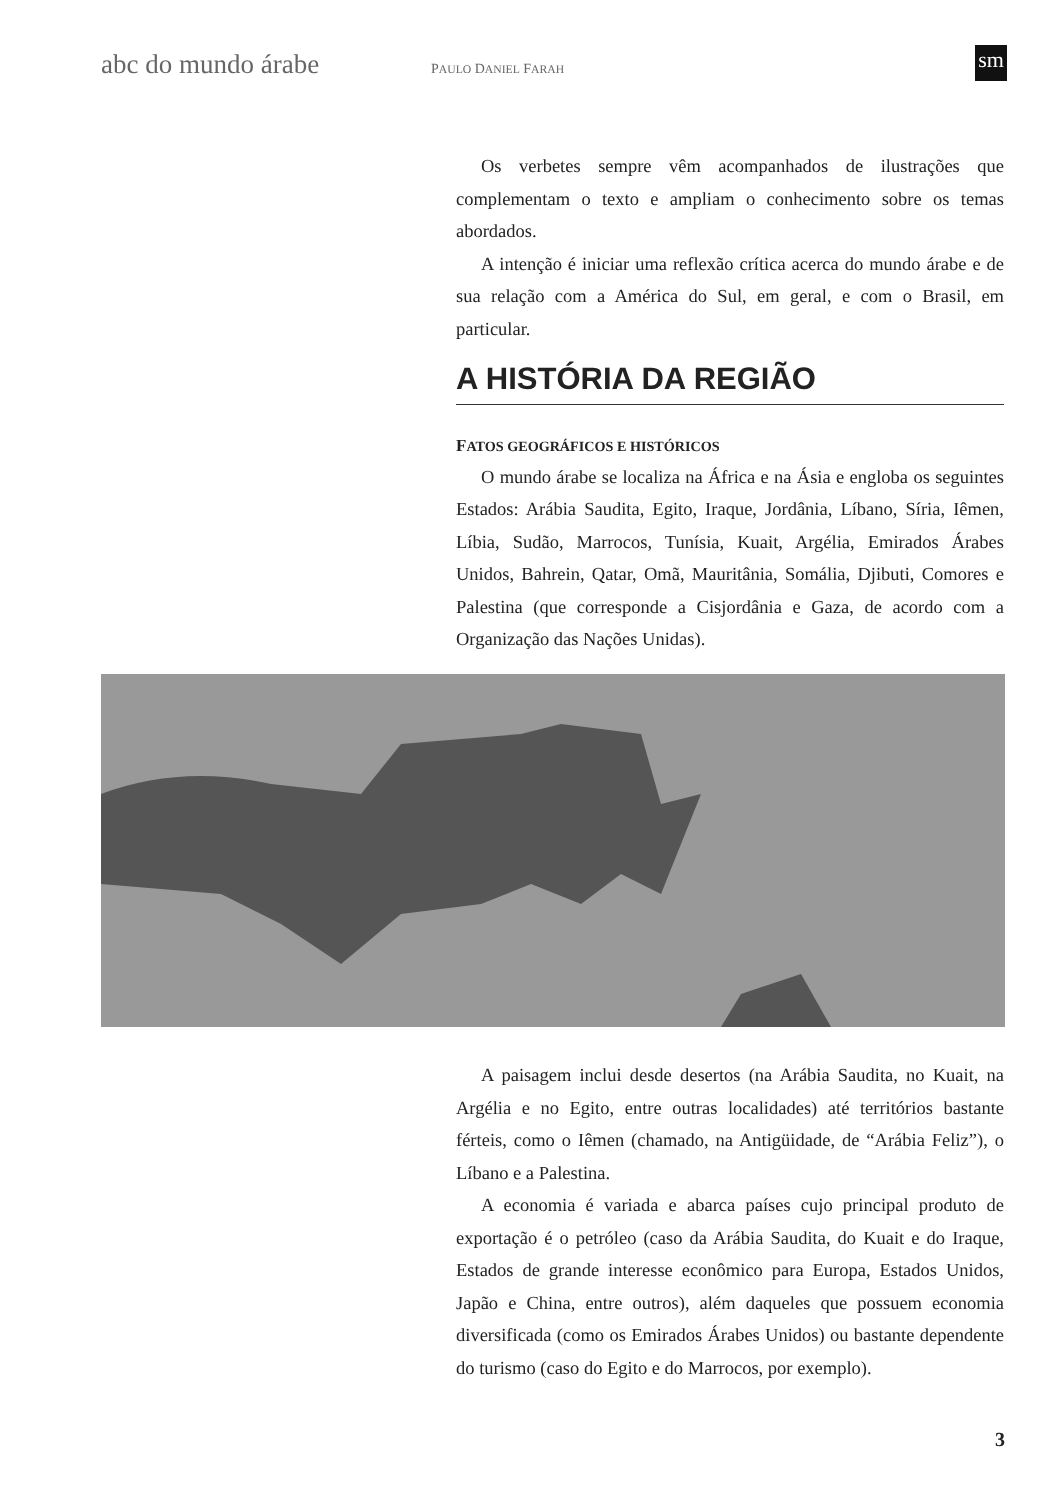abc do mundo árabe
PAULO DANIEL FARAH
sm
Os verbetes sempre vêm acompanhados de ilustrações que complementam o texto e ampliam o conhecimento sobre os temas abordados.
A intenção é iniciar uma reflexão crítica acerca do mundo árabe e de sua relação com a América do Sul, em geral, e com o Brasil, em particular.
A HISTÓRIA DA REGIÃO
FATOS GEOGRÁFICOS E HISTÓRICOS
O mundo árabe se localiza na África e na Ásia e engloba os seguintes Estados: Arábia Saudita, Egito, Iraque, Jordânia, Líbano, Síria, Iêmen, Líbia, Sudão, Marrocos, Tunísia, Kuait, Argélia, Emirados Árabes Unidos, Bahrein, Qatar, Omã, Mauritânia, Somália, Djibuti, Comores e Palestina (que corresponde a Cisjordânia e Gaza, de acordo com a Organização das Nações Unidas).
A paisagem inclui desde desertos (na Arábia Saudita, no Kuait, na Argélia e no Egito, entre outras localidades) até territórios bastante férteis, como o Iêmen (chamado, na Antigüidade, de “Arábia Feliz”), o Líbano e a Palestina.
A economia é variada e abarca países cujo principal produto de exportação é o petróleo (caso da Arábia Saudita, do Kuait e do Iraque, Estados de grande interesse econômico para Europa, Estados Unidos, Japão e China, entre outros), além daqueles que possuem economia diversificada (como os Emirados Árabes Unidos) ou bastante dependente do turismo (caso do Egito e do Marrocos, por exemplo).
3